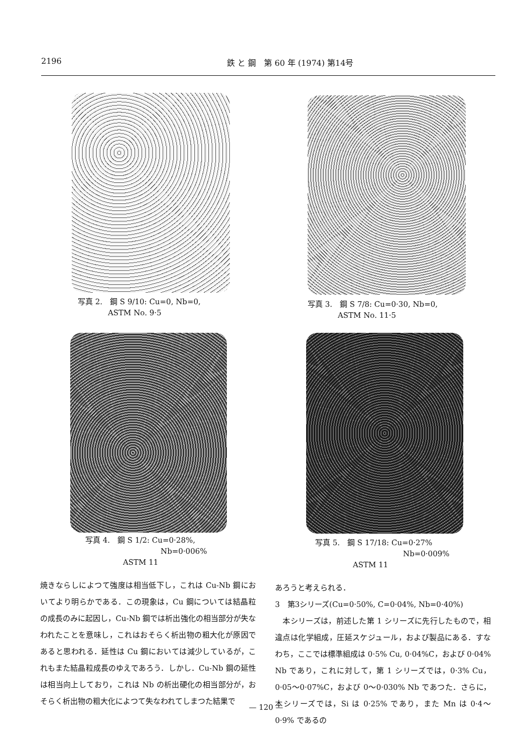2196 鉄 と 鋼　第 60 年 (1974) 第14号
写真 2.　鋼 S 9/10: Cu=0, Nb=0,
　　　　ASTM No. 9·5
写真 3.　鋼 S 7/8: Cu=0·30, Nb=0,
　　　　ASTM No. 11·5
写真 4.　鋼 S 1/2: Cu=0·28%,
Nb=0·006%
ASTM 11
写真 5.　鋼 S 17/18: Cu=0·27%
Nb=0·009%
ASTM 11
焼きならしによつて強度は相当低下し，これは Cu-Nb 鋼においてより明らかである．この現象は，Cu 鋼については結晶粒の成長のみに起因し，Cu-Nb 鋼では析出強化の相当部分が失なわれたことを意味し，これはおそらく析出物の粗大化が原因であると思われる．延性は Cu 鋼においては減少しているが，これもまた結晶粒成長のゆえであろう．しかし．Cu-Nb 鋼の延性は相当向上しており，これは Nb の析出硬化の相当部分が，おそらく析出物の粗大化によつて失なわれてしまつた結果で
あろうと考えられる．
3　第3シリーズ(Cu=0·50%, C=0·04%, Nb=0·40%)
　本シリーズは，前述した第 1 シリーズに先行したもので，相違点は化学組成，圧延スケジュール，および製品にある．すなわち，ここでは標準組成は 0·5% Cu, 0·04%C，および 0·04% Nb であり，これに対して，第 1 シリーズでは，0·3% Cu，0·05～0·07%C，および 0～0·030% Nb であつた．さらに，本シリーズでは，Si は 0·25% であり，また Mn は 0·4～0·9% であるの
— 120 —